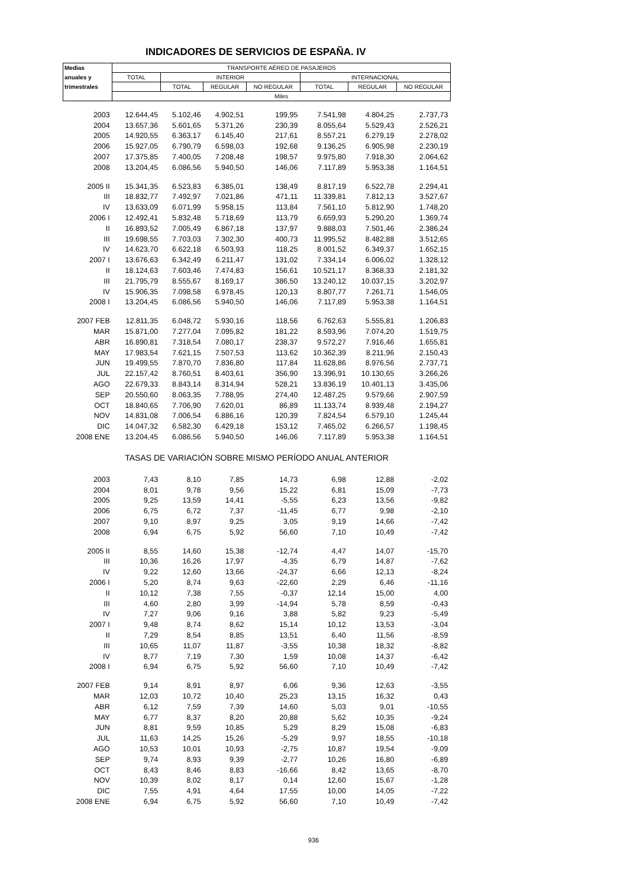INDICADORES DE SERVICIOS DE ESPAÑA. IV
| Medias | TRANSPORTE AÉREO DE PASAJEROS | | | | | | |
| --- | --- | --- | --- | --- | --- | --- | --- |
| anuales y | TOTAL | INTERIOR | | | INTERNACIONAL | | |
| trimestrales | | TOTAL | REGULAR | NO REGULAR | TOTAL | REGULAR | NO REGULAR |
| | Miles | | | | | | |
| 2003 | 12.644,45 | 5.102,46 | 4.902,51 | 199,95 | 7.541,98 | 4.804,25 | 2.737,73 |
| 2004 | 13.657,36 | 5.601,65 | 5.371,26 | 230,39 | 8.055,64 | 5.529,43 | 2.526,21 |
| 2005 | 14.920,55 | 6.363,17 | 6.145,40 | 217,61 | 8.557,21 | 6.279,19 | 2.278,02 |
| 2006 | 15.927,05 | 6.790,79 | 6.598,03 | 192,68 | 9.136,25 | 6.905,98 | 2.230,19 |
| 2007 | 17.375,85 | 7.400,05 | 7.208,48 | 198,57 | 9.975,80 | 7.918,30 | 2.064,62 |
| 2008 | 13.204,45 | 6.086,56 | 5.940,50 | 146,06 | 7.117,89 | 5.953,38 | 1.164,51 |
| 2005 II | 15.341,35 | 6.523,83 | 6.385,01 | 138,49 | 8.817,19 | 6.522,78 | 2.294,41 |
| III | 18.832,77 | 7.492,97 | 7.021,86 | 471,11 | 11.339,81 | 7.812,13 | 3.527,67 |
| IV | 13.633,09 | 6.071,99 | 5.958,15 | 113,84 | 7.561,10 | 5.812,90 | 1.748,20 |
| 2006 I | 12.492,41 | 5.832,48 | 5.718,69 | 113,79 | 6.659,93 | 5.290,20 | 1.369,74 |
| II | 16.893,52 | 7.005,49 | 6.867,18 | 137,97 | 9.888,03 | 7.501,46 | 2.386,24 |
| III | 19.698,55 | 7.703,03 | 7.302,30 | 400,73 | 11.995,52 | 8.482,88 | 3.512,65 |
| IV | 14.623,70 | 6.622,18 | 6.503,93 | 118,25 | 8.001,52 | 6.349,37 | 1.652,15 |
| 2007 I | 13.676,63 | 6.342,49 | 6.211,47 | 131,02 | 7.334,14 | 6.006,02 | 1.328,12 |
| II | 18.124,63 | 7.603,46 | 7.474,83 | 156,61 | 10.521,17 | 8.368,33 | 2.181,32 |
| III | 21.795,79 | 8.555,67 | 8.169,17 | 386,50 | 13.240,12 | 10.037,15 | 3.202,97 |
| IV | 15.906,35 | 7.098,58 | 6.978,45 | 120,13 | 8.807,77 | 7.261,71 | 1.546,05 |
| 2008 I | 13.204,45 | 6.086,56 | 5.940,50 | 146,06 | 7.117,89 | 5.953,38 | 1.164,51 |
| 2007 FEB | 12.811,35 | 6.048,72 | 5.930,16 | 118,56 | 6.762,63 | 5.555,81 | 1.206,83 |
| MAR | 15.871,00 | 7.277,04 | 7.095,82 | 181,22 | 8.593,96 | 7.074,20 | 1.519,75 |
| ABR | 16.890,81 | 7.318,54 | 7.080,17 | 238,37 | 9.572,27 | 7.916,46 | 1.655,81 |
| MAY | 17.983,54 | 7.621,15 | 7.507,53 | 113,62 | 10.362,39 | 8.211,96 | 2.150,43 |
| JUN | 19.499,55 | 7.870,70 | 7.836,80 | 117,84 | 11.628,86 | 8.976,56 | 2.737,71 |
| JUL | 22.157,42 | 8.760,51 | 8.403,61 | 356,90 | 13.396,91 | 10.130,65 | 3.266,26 |
| AGO | 22.679,33 | 8.843,14 | 8.314,94 | 528,21 | 13.836,19 | 10.401,13 | 3.435,06 |
| SEP | 20.550,60 | 8.063,35 | 7.788,95 | 274,40 | 12.487,25 | 9.579,66 | 2.907,59 |
| OCT | 18.840,65 | 7.706,90 | 7.620,01 | 86,89 | 11.133,74 | 8.939,48 | 2.194,27 |
| NOV | 14.831,08 | 7.006,54 | 6.886,16 | 120,39 | 7.824,54 | 6.579,10 | 1.245,44 |
| DIC | 14.047,32 | 6.582,30 | 6.429,18 | 153,12 | 7.465,02 | 6.266,57 | 1.198,45 |
| 2008 ENE | 13.204,45 | 6.086,56 | 5.940,50 | 146,06 | 7.117,89 | 5.953,38 | 1.164,51 |
| TASAS DE VARIACIÓN SOBRE MISMO PERÍODO ANUAL ANTERIOR | | | | | | | |
| 2003 | 7,43 | 8,10 | 7,85 | 14,73 | 6,98 | 12,88 | -2,02 |
| 2004 | 8,01 | 9,78 | 9,56 | 15,22 | 6,81 | 15,09 | -7,73 |
| 2005 | 9,25 | 13,59 | 14,41 | -5,55 | 6,23 | 13,56 | -9,82 |
| 2006 | 6,75 | 6,72 | 7,37 | -11,45 | 6,77 | 9,98 | -2,10 |
| 2007 | 9,10 | 8,97 | 9,25 | 3,05 | 9,19 | 14,66 | -7,42 |
| 2008 | 6,94 | 6,75 | 5,92 | 56,60 | 7,10 | 10,49 | -7,42 |
| 2005 II | 8,55 | 14,60 | 15,38 | -12,74 | 4,47 | 14,07 | -15,70 |
| III | 10,36 | 16,26 | 17,97 | -4,35 | 6,79 | 14,87 | -7,62 |
| IV | 9,22 | 12,60 | 13,66 | -24,37 | 6,66 | 12,13 | -8,24 |
| 2006 I | 5,20 | 8,74 | 9,63 | -22,60 | 2,29 | 6,46 | -11,16 |
| II | 10,12 | 7,38 | 7,55 | -0,37 | 12,14 | 15,00 | 4,00 |
| III | 4,60 | 2,80 | 3,99 | -14,94 | 5,78 | 8,59 | -0,43 |
| IV | 7,27 | 9,06 | 9,16 | 3,88 | 5,82 | 9,23 | -5,49 |
| 2007 I | 9,48 | 8,74 | 8,62 | 15,14 | 10,12 | 13,53 | -3,04 |
| II | 7,29 | 8,54 | 8,85 | 13,51 | 6,40 | 11,56 | -8,59 |
| III | 10,65 | 11,07 | 11,87 | -3,55 | 10,38 | 18,32 | -8,82 |
| IV | 8,77 | 7,19 | 7,30 | 1,59 | 10,08 | 14,37 | -6,42 |
| 2008 I | 6,94 | 6,75 | 5,92 | 56,60 | 7,10 | 10,49 | -7,42 |
| 2007 FEB | 9,14 | 8,91 | 8,97 | 6,06 | 9,36 | 12,63 | -3,55 |
| MAR | 12,03 | 10,72 | 10,40 | 25,23 | 13,15 | 16,32 | 0,43 |
| ABR | 6,12 | 7,59 | 7,39 | 14,60 | 5,03 | 9,01 | -10,55 |
| MAY | 6,77 | 8,37 | 8,20 | 20,88 | 5,62 | 10,35 | -9,24 |
| JUN | 8,81 | 9,59 | 10,85 | 5,29 | 8,29 | 15,08 | -6,83 |
| JUL | 11,63 | 14,25 | 15,26 | -5,29 | 9,97 | 18,55 | -10,18 |
| AGO | 10,53 | 10,01 | 10,93 | -2,75 | 10,87 | 19,54 | -9,09 |
| SEP | 9,74 | 8,93 | 9,39 | -2,77 | 10,26 | 16,80 | -6,89 |
| OCT | 8,43 | 8,46 | 8,83 | -16,66 | 8,42 | 13,65 | -8,70 |
| NOV | 10,39 | 8,02 | 8,17 | 0,14 | 12,60 | 15,67 | -1,28 |
| DIC | 7,55 | 4,91 | 4,64 | 17,55 | 10,00 | 14,05 | -7,22 |
| 2008 ENE | 6,94 | 6,75 | 5,92 | 56,60 | 7,10 | 10,49 | -7,42 |
936